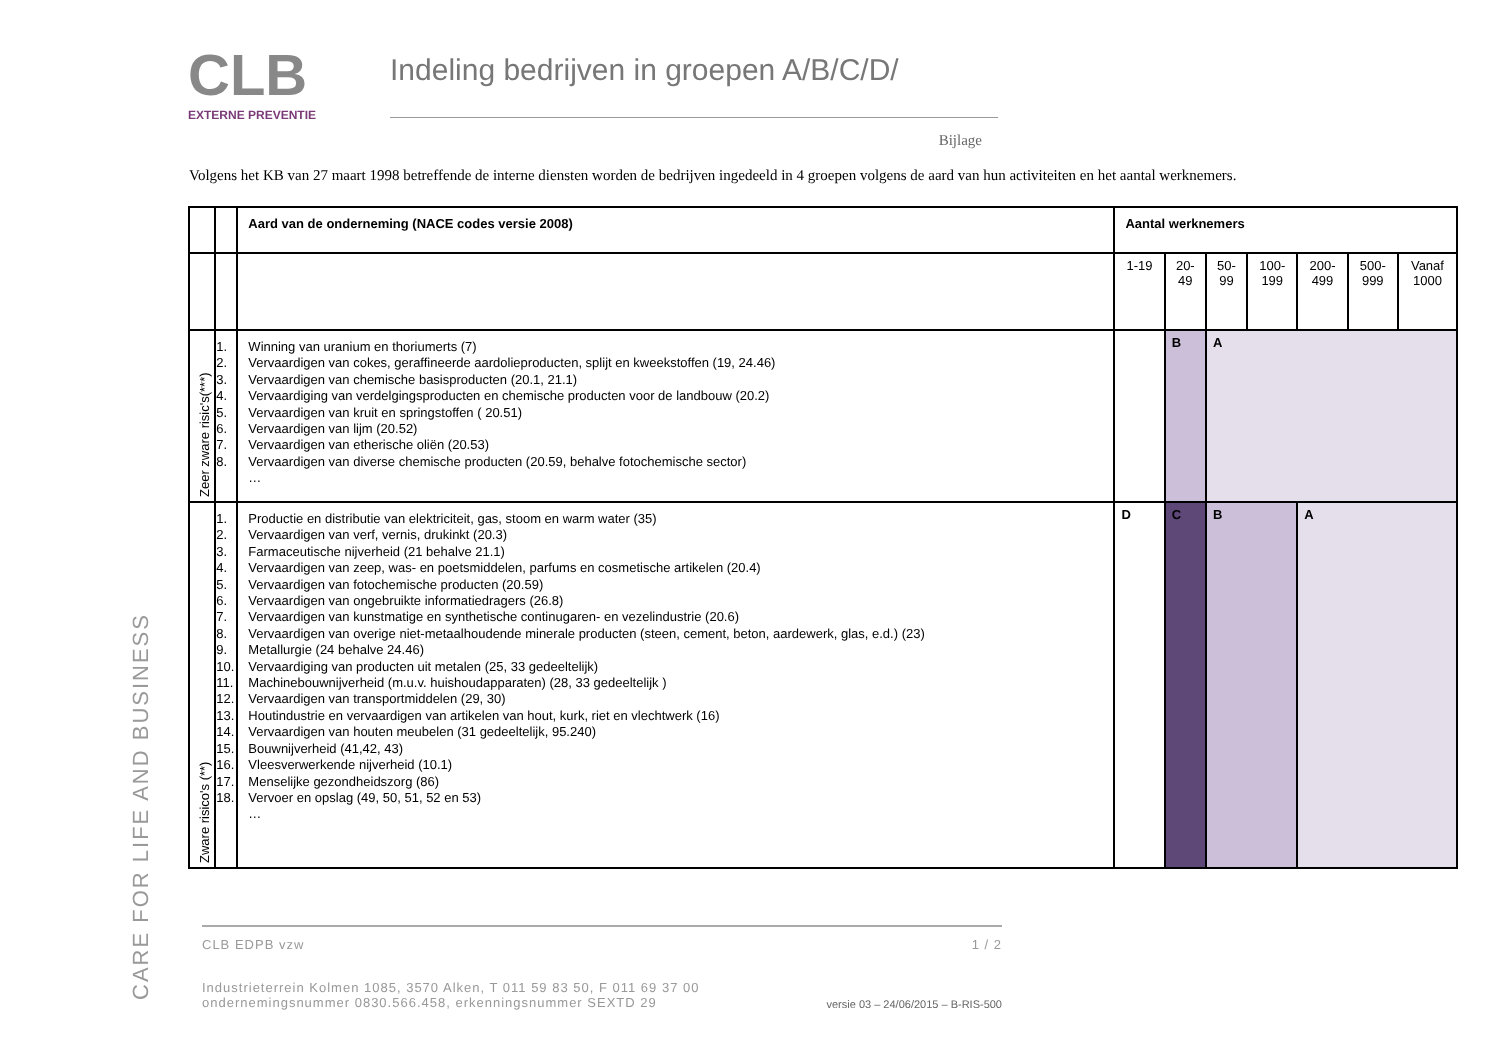CARE FOR LIFE AND BUSINESS
CLB
EXTERNE PREVENTIE
Indeling bedrijven in groepen A/B/C/D/
Bijlage
Volgens het KB van 27 maart 1998 betreffende de interne diensten worden de bedrijven ingedeeld in 4 groepen volgens de aard van hun activiteiten en het aantal werknemers.
| | | Aard van de onderneming (NACE codes versie 2008) | Aantal werknemers | | | | | | |
| | | | 1-19 | 20- 49 | 50- 99 | 100- 199 | 200- 499 | 500- 999 | Vanaf 1000 |
| Zeer zware risic's(***) | 1. 2. 3. 4. 5. 6. 7. 8. | Winning van uranium en thoriumerts (7) Vervaardigen van cokes, geraffineerde aardolieproducten, splijt en kweekstoffen (19, 24.46) Vervaardigen van chemische basisproducten (20.1, 21.1) Vervaardiging van verdelgingsproducten en chemische producten voor de landbouw (20.2) Vervaardigen van kruit en springstoffen ( 20.51) Vervaardigen van lijm (20.52) Vervaardigen van etherische oliën (20.53) Vervaardigen van diverse chemische producten (20.59, behalve fotochemische sector) … | | B | A | | | | |
| Zware risico's (**) | 1. 2. 3. 4. 5. 6. 7. 8. 9. 10. 11. 12. 13. 14. 15. 16. 17. 18. | Productie en distributie van elektriciteit, gas, stoom en warm water (35) Vervaardigen van verf, vernis, drukinkt (20.3) Farmaceutische nijverheid (21 behalve 21.1) Vervaardigen van zeep, was- en poetsmiddelen, parfums en cosmetische artikelen (20.4) Vervaardigen van fotochemische producten (20.59) Vervaardigen van ongebruikte informatiedragers (26.8) Vervaardigen van kunstmatige en synthetische continugaren- en vezelindustrie (20.6) Vervaardigen van overige niet-metaalhoudende minerale producten (steen, cement, beton, aardewerk, glas, e.d.) (23) Metallurgie (24 behalve 24.46) Vervaardiging van producten uit metalen (25, 33 gedeeltelijk) Machinebouwnijverheid (m.u.v. huishoudapparaten) (28, 33 gedeeltelijk ) Vervaardigen van transportmiddelen (29, 30) Houtindustrie en vervaardigen van artikelen van hout, kurk, riet en vlechtwerk (16) Vervaardigen van houten meubelen (31 gedeeltelijk, 95.240) Bouwnijverheid (41,42, 43) Vleesverwerkende nijverheid (10.1) Menselijke gezondheidszorg (86) Vervoer en opslag (49, 50, 51, 52 en 53) … | D | C | B | | A | | |
CLB EDPB vzw 1 / 2
Industrieterrein Kolmen 1085, 3570 Alken, T 011 59 83 50, F 011 69 37 00
ondernemingsnummer 0830.566.458, erkenningsnummer SEXTD 29 versie 03 – 24/06/2015 – B-RIS-500